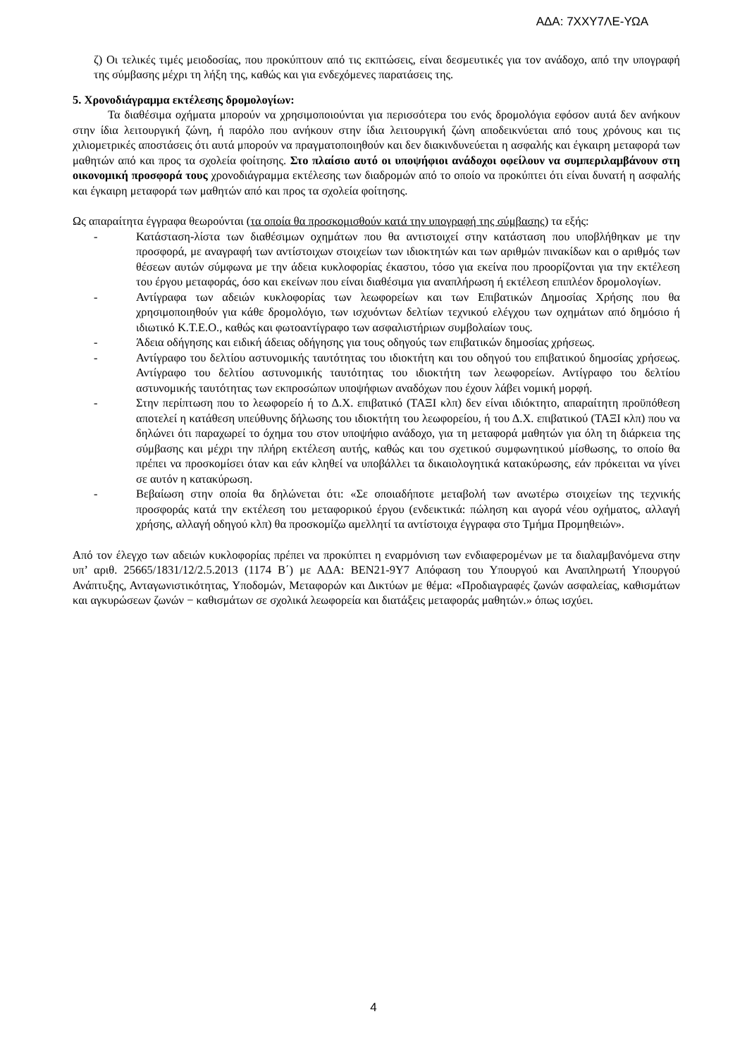ΑΔΑ: 7ΧΧΥ7ΛΕ-ΥΩΑ
ζ) Οι τελικές τιμές μειοδοσίας, που προκύπτουν από τις εκπτώσεις, είναι δεσμευτικές για τον ανάδοχο, από την υπογραφή της σύμβασης μέχρι τη λήξη της, καθώς και για ενδεχόμενες παρατάσεις της.
5. Χρονοδιάγραμμα εκτέλεσης δρομολογίων:
Τα διαθέσιμα οχήματα μπορούν να χρησιμοποιούνται για περισσότερα του ενός δρομολόγια εφόσον αυτά δεν ανήκουν στην ίδια λειτουργική ζώνη, ή παρόλο που ανήκουν στην ίδια λειτουργική ζώνη αποδεικνύεται από τους χρόνους και τις χιλιομετρικές αποστάσεις ότι αυτά μπορούν να πραγματοποιηθούν και δεν διακινδυνεύεται η ασφαλής και έγκαιρη μεταφορά των μαθητών από και προς τα σχολεία φοίτησης. Στο πλαίσιο αυτό οι υποψήφιοι ανάδοχοι οφείλουν να συμπεριλαμβάνουν στη οικονομική προσφορά τους χρονοδιάγραμμα εκτέλεσης των διαδρομών από το οποίο να προκύπτει ότι είναι δυνατή η ασφαλής και έγκαιρη μεταφορά των μαθητών από και προς τα σχολεία φοίτησης.
Ως απαραίτητα έγγραφα θεωρούνται (τα οποία θα προσκομισθούν κατά την υπογραφή της σύμβασης) τα εξής:
- Κατάσταση-λίστα των διαθέσιμων οχημάτων που θα αντιστοιχεί στην κατάσταση που υποβλήθηκαν με την προσφορά, με αναγραφή των αντίστοιχων στοιχείων των ιδιοκτητών και των αριθμών πινακίδων και ο αριθμός των θέσεων αυτών σύμφωνα με την άδεια κυκλοφορίας έκαστου, τόσο για εκείνα που προορίζονται για την εκτέλεση του έργου μεταφοράς, όσο και εκείνων που είναι διαθέσιμα για αναπλήρωση ή εκτέλεση επιπλέον δρομολογίων.
- Αντίγραφα των αδειών κυκλοφορίας των λεωφορείων και των Επιβατικών Δημοσίας Χρήσης που θα χρησιμοποιηθούν για κάθε δρομολόγιο, των ισχυόντων δελτίων τεχνικού ελέγχου των οχημάτων από δημόσιο ή ιδιωτικό Κ.Τ.Ε.Ο., καθώς και φωτοαντίγραφο των ασφαλιστήριων συμβολαίων τους.
- Άδεια οδήγησης και ειδική άδειας οδήγησης για τους οδηγούς των επιβατικών δημοσίας χρήσεως.
- Αντίγραφο του δελτίου αστυνομικής ταυτότητας του ιδιοκτήτη και του οδηγού του επιβατικού δημοσίας χρήσεως. Αντίγραφο του δελτίου αστυνομικής ταυτότητας του ιδιοκτήτη των λεωφορείων. Αντίγραφο του δελτίου αστυνομικής ταυτότητας των εκπροσώπων υποψήφιων αναδόχων που έχουν λάβει νομική μορφή.
- Στην περίπτωση που το λεωφορείο ή το Δ.Χ. επιβατικό (ΤΑΞΙ κλπ) δεν είναι ιδιόκτητο, απαραίτητη προϋπόθεση αποτελεί η κατάθεση υπεύθυνης δήλωσης του ιδιοκτήτη του λεωφορείου, ή του Δ.Χ. επιβατικού (ΤΑΞΙ κλπ) που να δηλώνει ότι παραχωρεί το όχημα του στον υποψήφιο ανάδοχο, για τη μεταφορά μαθητών για όλη τη διάρκεια της σύμβασης και μέχρι την πλήρη εκτέλεση αυτής, καθώς και του σχετικού συμφωνητικού μίσθωσης, το οποίο θα πρέπει να προσκομίσει όταν και εάν κληθεί να υποβάλλει τα δικαιολογητικά κατακύρωσης, εάν πρόκειται να γίνει σε αυτόν η κατακύρωση.
- Βεβαίωση στην οποία θα δηλώνεται ότι: «Σε οποιαδήποτε μεταβολή των ανωτέρω στοιχείων της τεχνικής προσφοράς κατά την εκτέλεση του μεταφορικού έργου (ενδεικτικά: πώληση και αγορά νέου οχήματος, αλλαγή χρήσης, αλλαγή οδηγού κλπ) θα προσκομίζω αμελλητί τα αντίστοιχα έγγραφα στο Τμήμα Προμηθειών».
Από τον έλεγχο των αδειών κυκλοφορίας πρέπει να προκύπτει η εναρμόνιση των ενδιαφερομένων με τα διαλαμβανόμενα στην υπ’ αριθ. 25665/1831/12/2.5.2013 (1174 Β΄) με ΑΔΑ: ΒΕΝ21-9Υ7 Απόφαση του Υπουργού και Αναπληρωτή Υπουργού Ανάπτυξης, Ανταγωνιστικότητας, Υποδομών, Μεταφορών και Δικτύων με θέμα: «Προδιαγραφές ζωνών ασφαλείας, καθισμάτων και αγκυρώσεων ζωνών − καθισμάτων σε σχολικά λεωφορεία και διατάξεις μεταφοράς μαθητών.» όπως ισχύει.
4